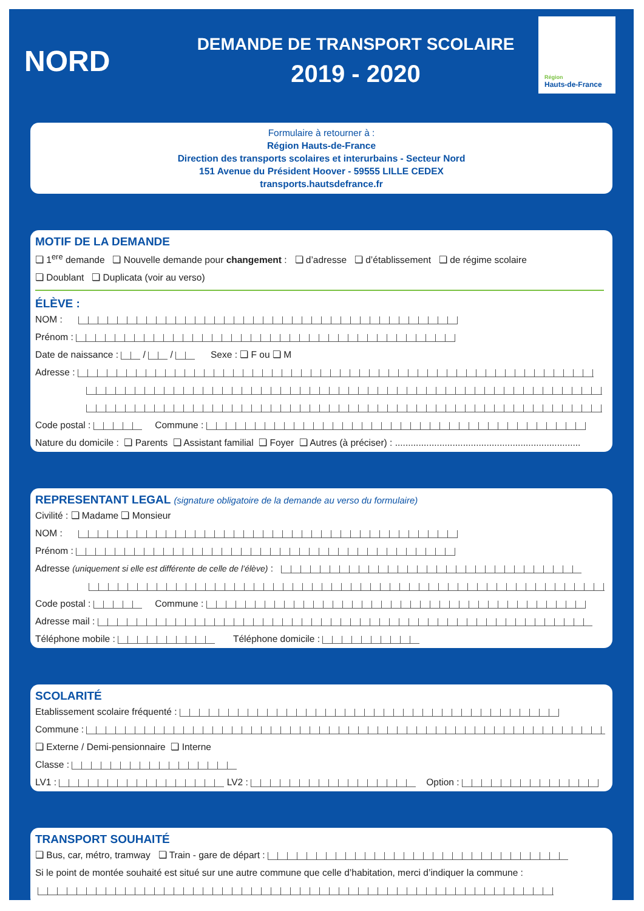NORD
DEMANDE DE TRANSPORT SCOLAIRE
2019 - 2020
Région
Hauts-de-France
Formulaire à retourner à :
Région Hauts-de-France
Direction des transports scolaires et interurbains - Secteur Nord
151 Avenue du Président Hoover - 59555 LILLE CEDEX
transports.hautsdefrance.fr
MOTIF DE LA DEMANDE
❏ 1<sup>ere</sup> demande ❏ Nouvelle demande pour changement : ❏ d’adresse ❏ d’établissement ❏ de régime scolaire
❏ Doublant ❏ Duplicata (voir au verso)
ÉLÈVE :
NOM :
Prénom :
Date de naissance : / / Sexe : ❏ F ou ❏ M
Adresse :
Code postal : Commune :
Nature du domicile : ❏ Parents ❏ Assistant familial ❏ Foyer ❏ Autres (à préciser) : .......................................................................
REPRESENTANT LEGAL (signature obligatoire de la demande au verso du formulaire)
Civilité : ❏ Madame ❏ Monsieur
NOM :
Prénom :
Adresse (uniquement si elle est différente de celle de l’élève) :
Code postal : Commune :
Adresse mail :
Téléphone mobile : Téléphone domicile :
SCOLARITÉ
Etablissement scolaire fréquenté :
Commune :
❏ Externe / Demi-pensionnaire ❏ Interne
Classe :
LV1 : LV2 : Option :
TRANSPORT SOUHAITÉ
❏ Bus, car, métro, tramway ❏ Train - gare de départ :
Si le point de montée souhaité est situé sur une autre commune que celle d’habitation, merci d’indiquer la commune :